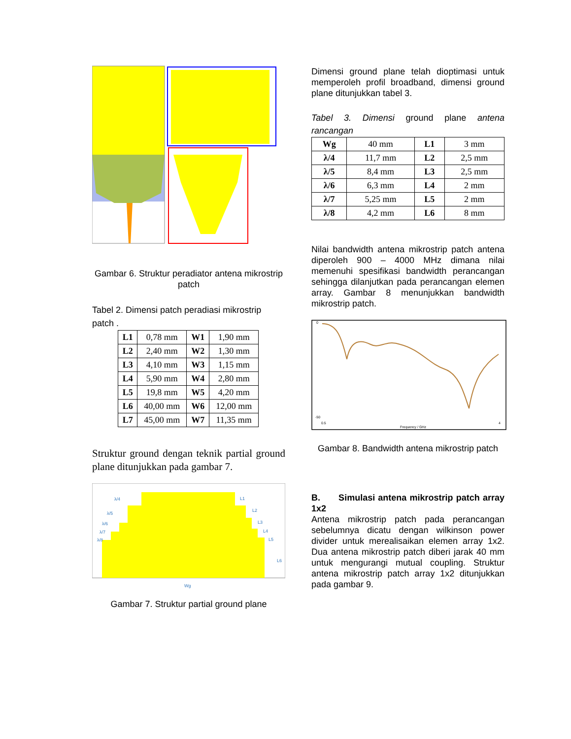Gambar 6. Struktur peradiator antena mikrostrip patch
Tabel 2. Dimensi patch peradiasi mikrostrip patch .
| L1 | 0,78 mm | W1 | 1,90 mm |
| L2 | 2,40 mm | W2 | 1,30 mm |
| L3 | 4,10 mm | W3 | 1,15 mm |
| L4 | 5,90 mm | W4 | 2,80 mm |
| L5 | 19,8 mm | W5 | 4,20 mm |
| L6 | 40,00 mm | W6 | 12,00 mm |
| L7 | 45,00 mm | W7 | 11,35 mm |
Struktur ground dengan teknik partial ground plane ditunjukkan pada gambar 7.
λ/4
λ/5
λ/6
λ/7
λ/8
L1
L2
L3
L4
L5
L6
Wg
Gambar 7. Struktur partial ground plane
Dimensi ground plane telah dioptimasi untuk memperoleh profil broadband, dimensi ground plane ditunjukkan tabel 3.
Tabel 3. Dimensi ground plane antena rancangan
| Wg | 40 mm | L1 | 3 mm |
| λ/4 | 11,7 mm | L2 | 2,5 mm |
| λ/5 | 8,4 mm | L3 | 2,5 mm |
| λ/6 | 6,3 mm | L4 | 2 mm |
| λ/7 | 5,25 mm | L5 | 2 mm |
| λ/8 | 4,2 mm | L6 | 8 mm |
Nilai bandwidth antena mikrostrip patch antena diperoleh 900 – 4000 MHz dimana nilai memenuhi spesifikasi bandwidth perancangan sehingga dilanjutkan pada perancangan elemen array. Gambar 8 menunjukkan bandwidth mikrostrip patch.
0
-50
0.5
4
Frequency / GHz
Gambar 8. Bandwidth antena mikrostrip patch
B. Simulasi antena mikrostrip patch array 1x2
Antena mikrostrip patch pada perancangan sebelumnya dicatu dengan wilkinson power divider untuk merealisaikan elemen array 1x2. Dua antena mikrostrip patch diberi jarak 40 mm untuk mengurangi mutual coupling. Struktur antena mikrostrip patch array 1x2 ditunjukkan pada gambar 9.